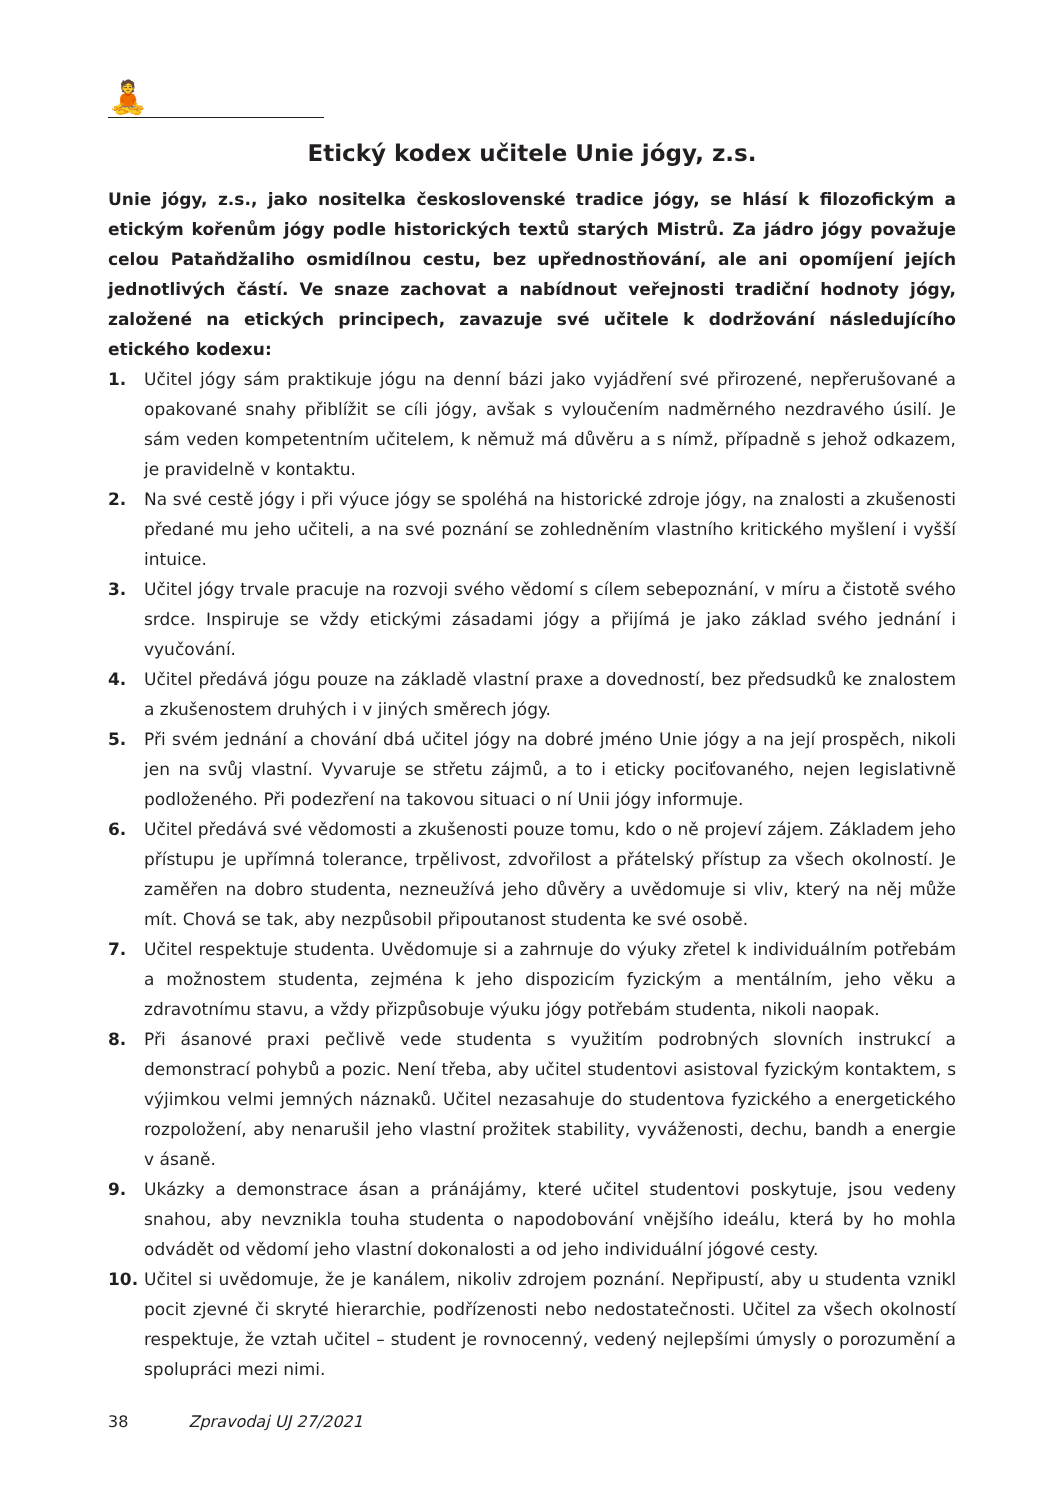🧘
Etický kodex učitele Unie jógy, z.s.
Unie jógy, z.s., jako nositelka československé tradice jógy, se hlásí k filozofickým a etickým kořenům jógy podle historických textů starých Mistrů. Za jádro jógy považuje celou Pataňdžaliho osmidílnou cestu, bez upřednostňování, ale ani opomíjení jejích jednotlivých částí. Ve snaze zachovat a nabídnout veřejnosti tradiční hodnoty jógy, založené na etických principech, zavazuje své učitele k dodržování následujícího etického kodexu:
1. Učitel jógy sám praktikuje jógu na denní bázi jako vyjádření své přirozené, nepřerušované a opakované snahy přiblížit se cíli jógy, avšak s vyloučením nadměrného nezdravého úsilí. Je sám veden kompetentním učitelem, k němuž má důvěru a s nímž, případně s jehož odkazem, je pravidelně v kontaktu.
2. Na své cestě jógy i při výuce jógy se spoléhá na historické zdroje jógy, na znalosti a zkušenosti předané mu jeho učiteli, a na své poznání se zohledněním vlastního kritického myšlení i vyšší intuice.
3. Učitel jógy trvale pracuje na rozvoji svého vědomí s cílem sebepoznání, v míru a čistotě svého srdce. Inspiruje se vždy etickými zásadami jógy a přijímá je jako základ svého jednání i vyučování.
4. Učitel předává jógu pouze na základě vlastní praxe a dovedností, bez předsudků ke znalostem a zkušenostem druhých i v jiných směrech jógy.
5. Při svém jednání a chování dbá učitel jógy na dobré jméno Unie jógy a na její prospěch, nikoli jen na svůj vlastní. Vyvaruje se střetu zájmů, a to i eticky pociťovaného, nejen legislativně podloženého. Při podezření na takovou situaci o ní Unii jógy informuje.
6. Učitel předává své vědomosti a zkušenosti pouze tomu, kdo o ně projeví zájem. Základem jeho přístupu je upřímná tolerance, trpělivost, zdvořilost a přátelský přístup za všech okolností. Je zaměřen na dobro studenta, nezneužívá jeho důvěry a uvědomuje si vliv, který na něj může mít. Chová se tak, aby nezpůsobil připoutanost studenta ke své osobě.
7. Učitel respektuje studenta. Uvědomuje si a zahrnuje do výuky zřetel k individuálním potřebám a možnostem studenta, zejména k jeho dispozicím fyzickým a mentálním, jeho věku a zdravotnímu stavu, a vždy přizpůsobuje výuku jógy potřebám studenta, nikoli naopak.
8. Při ásanové praxi pečlivě vede studenta s využitím podrobných slovních instrukcí a demonstrací pohybů a pozic. Není třeba, aby učitel studentovi asistoval fyzickým kontaktem, s výjimkou velmi jemných náznaků. Učitel nezasahuje do studentova fyzického a energetického rozpoložení, aby nenarušil jeho vlastní prožitek stability, vyváženosti, dechu, bandh a energie v ásaně.
9. Ukázky a demonstrace ásan a pránájámy, které učitel studentovi poskytuje, jsou vedeny snahou, aby nevznikla touha studenta o napodobování vnějšího ideálu, která by ho mohla odvádět od vědomí jeho vlastní dokonalosti a od jeho individuální jógové cesty.
10. Učitel si uvědomuje, že je kanálem, nikoliv zdrojem poznání. Nepřipustí, aby u studenta vznikl pocit zjevné či skryté hierarchie, podřízenosti nebo nedostatečnosti. Učitel za všech okolností respektuje, že vztah učitel – student je rovnocenný, vedený nejlepšími úmysly o porozumění a spolupráci mezi nimi.
38 Zpravodaj UJ 27/2021